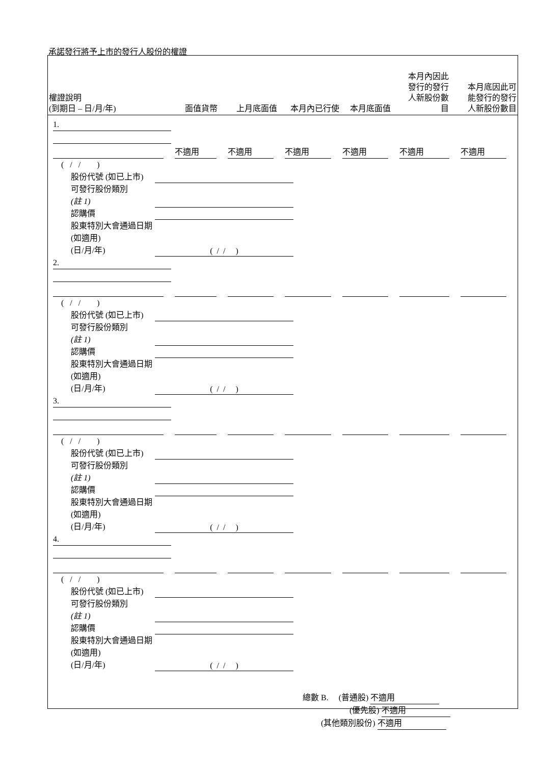承諾發行將予上市的發行人股份的權證
| 權證說明 (到期日 – 日/月/年) | 面值貨幣 | 上月底面值 | 本月內已行使 | 本月底面值 | 本月內因此 發行的發行 人新股份數 目 | 本月底因此可 能發行的發行 人新股份數目 |
| --- | --- | --- | --- | --- | --- | --- |
1.
不適用 不適用 不適用 不適用 不適用 不適用
( / / )
股份代號 (如已上市)
可發行股份類別
(註 1)
認購價
股東特別大會通過日期 (如適用)
(日/月/年)
( / / )
2.
( / / )
股份代號 (如已上市)
可發行股份類別
(註 1)
認購價
股東特別大會通過日期 (如適用)
(日/月/年)
( / / )
3.
( / / )
股份代號 (如已上市)
可發行股份類別
(註 1)
認購價
股東特別大會通過日期 (如適用)
(日/月/年)
( / / )
4.
( / / )
股份代號 (如已上市)
可發行股份類別
(註 1)
認購價
股東特別大會通過日期 (如適用)
(日/月/年)
( / / )
總數 B. (普通股) 不適用
(優先股) 不適用
(其他類別股份) 不適用